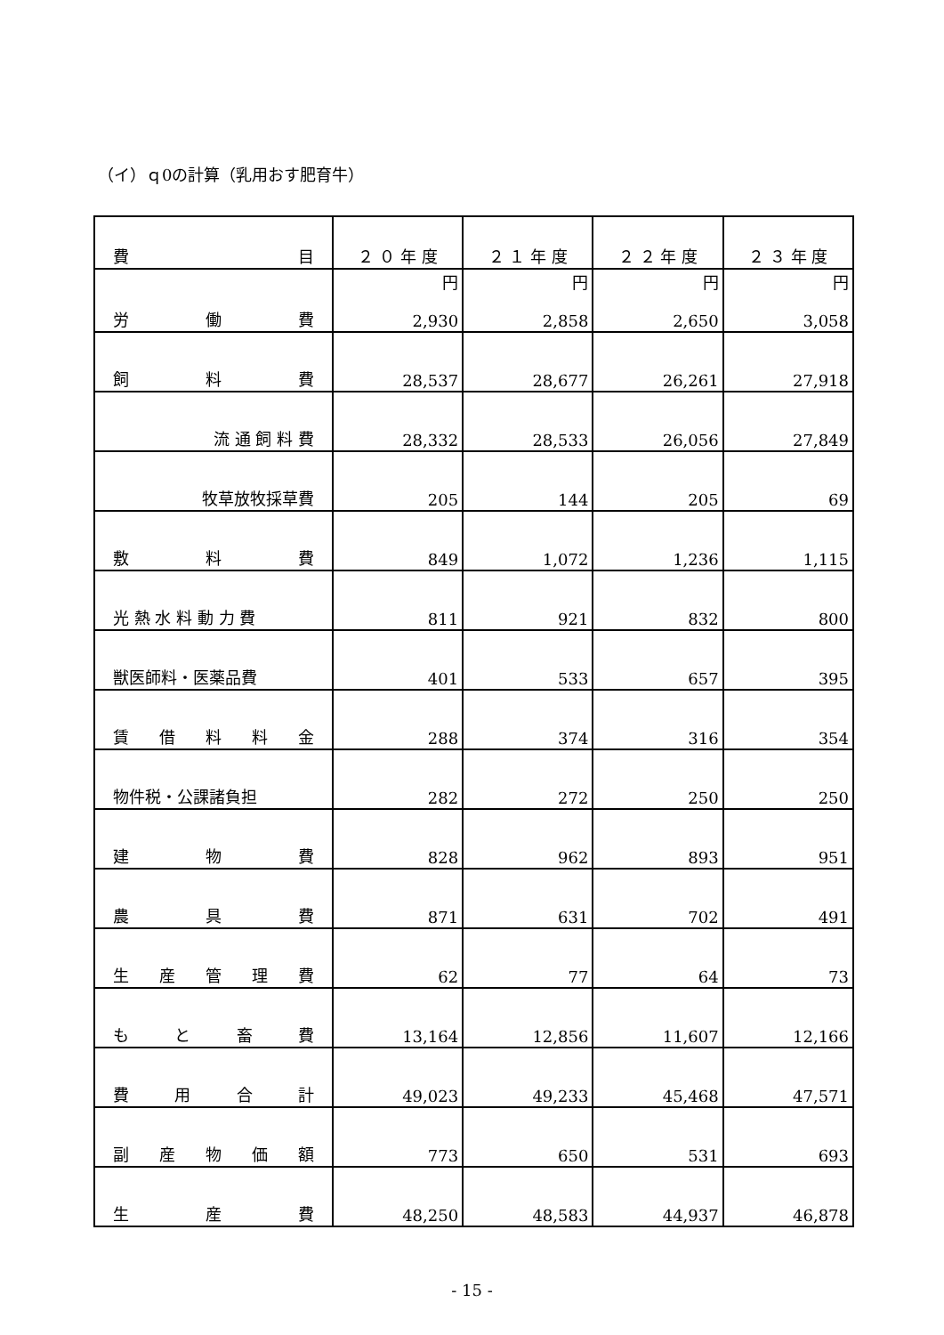（イ）ｑ0の計算（乳用おす肥育牛）
| 費 目 | ２ ０ 年 度 | ２ １ 年 度 | ２ ２ 年 度 | ２ ３ 年 度 |
| --- | --- | --- | --- | --- |
| 労 働 費 | 円 2,930 | 円 2,858 | 円 2,650 | 円 3,058 |
| 飼 料 費 | 28,537 | 28,677 | 26,261 | 27,918 |
| 流 通 飼 料 費 | 28,332 | 28,533 | 26,056 | 27,849 |
| 牧草放牧採草費 | 205 | 144 | 205 | 69 |
| 敷 料 費 | 849 | 1,072 | 1,236 | 1,115 |
| 光 熱 水 料 動 力 費 | 811 | 921 | 832 | 800 |
| 獣医師料・医薬品費 | 401 | 533 | 657 | 395 |
| 賃 借 料 料 金 | 288 | 374 | 316 | 354 |
| 物件税・公課諸負担 | 282 | 272 | 250 | 250 |
| 建 物 費 | 828 | 962 | 893 | 951 |
| 農 具 費 | 871 | 631 | 702 | 491 |
| 生 産 管 理 費 | 62 | 77 | 64 | 73 |
| も と 畜 費 | 13,164 | 12,856 | 11,607 | 12,166 |
| 費 用 合 計 | 49,023 | 49,233 | 45,468 | 47,571 |
| 副 産 物 価 額 | 773 | 650 | 531 | 693 |
| 生 産 費 | 48,250 | 48,583 | 44,937 | 46,878 |
- 15 -